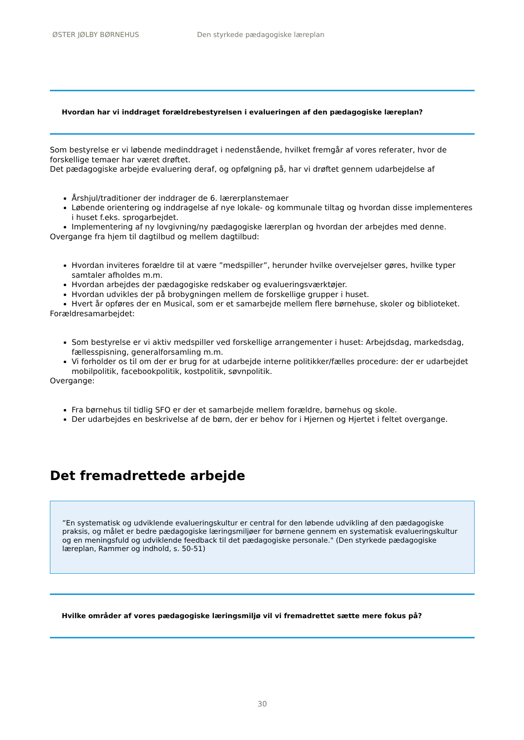ØSTER JØLBY BØRNEHUS Den styrkede pædagogiske læreplan
Hvordan har vi inddraget forældrebestyrelsen i evalueringen af den pædagogiske læreplan?
Som bestyrelse er vi løbende medinddraget i nedenstående, hvilket fremgår af vores referater, hvor de forskellige temaer har været drøftet.
Det pædagogiske arbejde evaluering deraf, og opfølgning på, har vi drøftet gennem udarbejdelse af
Årshjul/traditioner der inddrager de 6. lærerplanstemaer
Løbende orientering og inddragelse af nye lokale- og kommunale tiltag og hvordan disse implementeres i huset f.eks. sprogarbejdet.
Implementering af ny lovgivning/ny pædagogiske lærerplan og hvordan der arbejdes med denne.
Overgange fra hjem til dagtilbud og mellem dagtilbud:
Hvordan inviteres forældre til at være ”medspiller”, herunder hvilke overvejelser gøres, hvilke typer samtaler afholdes m.m.
Hvordan arbejdes der pædagogiske redskaber og evalueringsværktøjer.
Hvordan udvikles der på brobygningen mellem de forskellige grupper i huset.
Hvert år opføres der en Musical, som er et samarbejde mellem flere børnehuse, skoler og biblioteket.
Forældresamarbejdet:
Som bestyrelse er vi aktiv medspiller ved forskellige arrangementer i huset: Arbejdsdag, markedsdag, fællesspisning, generalforsamling m.m.
Vi forholder os til om der er brug for at udarbejde interne politikker/fælles procedure: der er udarbejdet mobilpolitik, facebookpolitik, kostpolitik, søvnpolitik.
Overgange:
Fra børnehus til tidlig SFO er der et samarbejde mellem forældre, børnehus og skole.
Der udarbejdes en beskrivelse af de børn, der er behov for i Hjernen og Hjertet i feltet overgange.
Det fremadrettede arbejde
”En systematisk og udviklende evalueringskultur er central for den løbende udvikling af den pædagogiske praksis, og målet er bedre pædagogiske læringsmiljøer for børnene gennem en systematisk evalueringskultur og en meningsfuld og udviklende feedback til det pædagogiske personale." (Den styrkede pædagogiske læreplan, Rammer og indhold, s. 50-51)
Hvilke områder af vores pædagogiske læringsmiljø vil vi fremadrettet sætte mere fokus på?
30